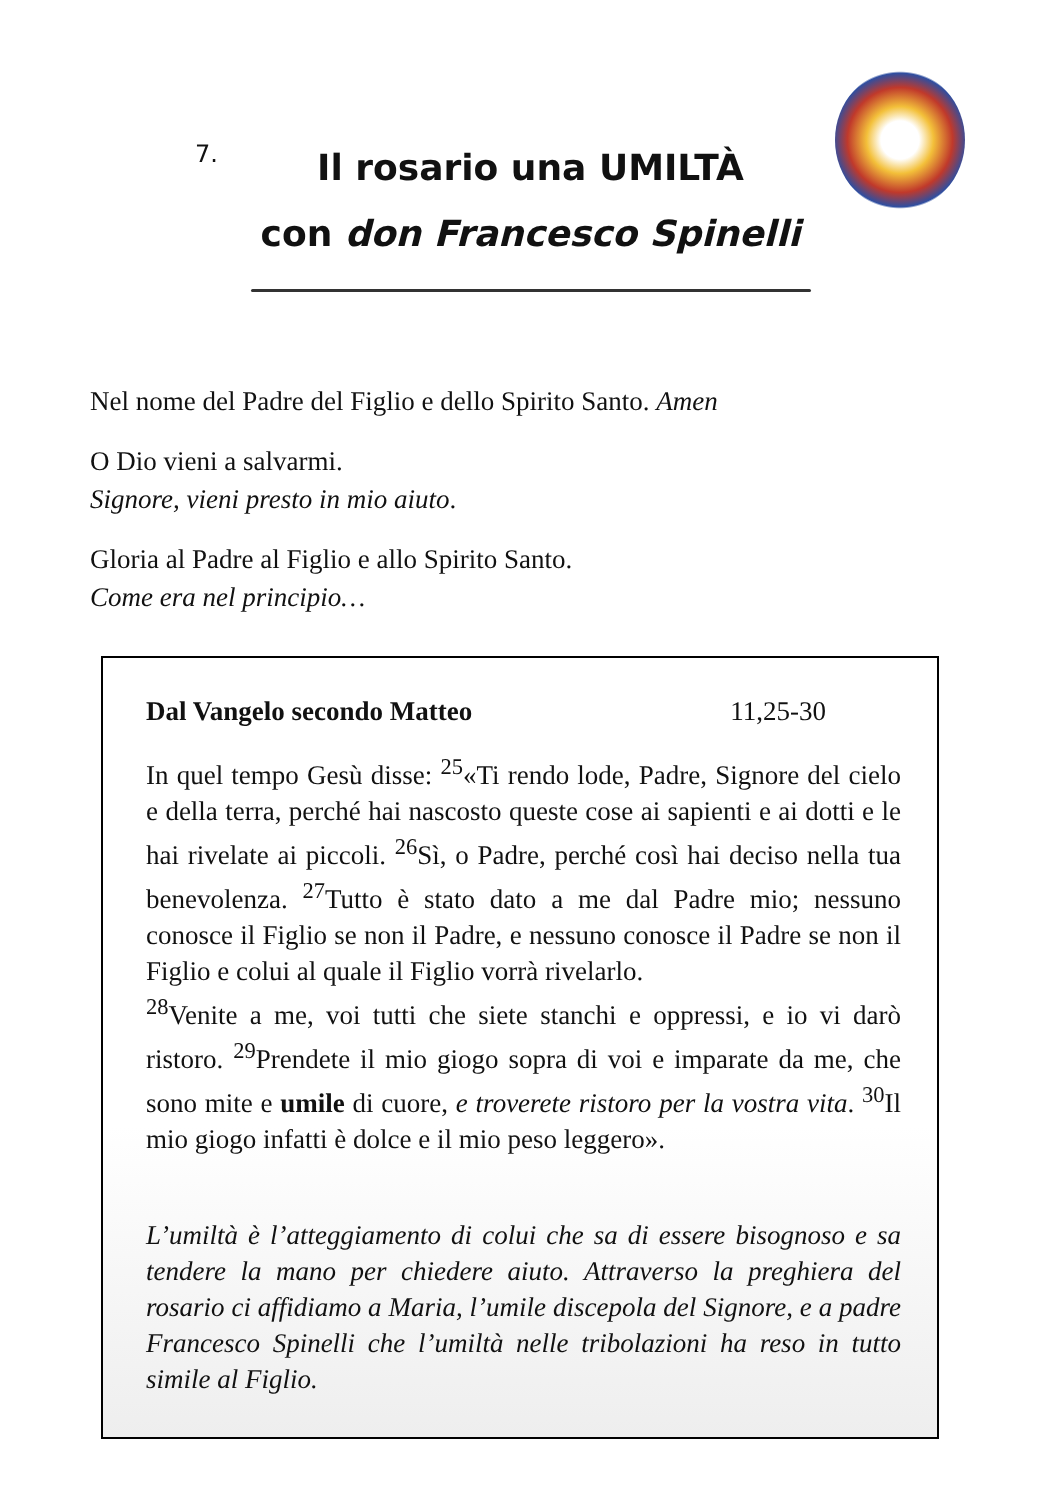7.
Il rosario una UMILTÀ
con don Francesco Spinelli
Nel nome del Padre del Figlio e dello Spirito Santo. Amen
O Dio vieni a salvarmi.
Signore, vieni presto in mio aiuto.
Gloria al Padre al Figlio e allo Spirito Santo.
Come era nel principio…
Dal Vangelo secondo Matteo 11,25-30
In quel tempo Gesù disse: <sup>25</sup>«Ti rendo lode, Padre, Signore del cielo e della terra, perché hai nascosto queste cose ai sapienti e ai dotti e le hai rivelate ai piccoli. <sup>26</sup>Sì, o Padre, perché così hai deciso nella tua benevolenza. <sup>27</sup>Tutto è stato dato a me dal Padre mio; nessuno conosce il Figlio se non il Padre, e nessuno conosce il Padre se non il Figlio e colui al quale il Figlio vorrà rivelarlo.
<sup>28</sup> Venite a me, voi tutti che siete stanchi e oppressi, e io vi darò ristoro. <sup>29</sup>Prendete il mio giogo sopra di voi e imparate da me, che sono mite e umile di cuore, e troverete ristoro per la vostra vita. <sup>30</sup>Il mio giogo infatti è dolce e il mio peso leggero».
L’umiltà è l’atteggiamento di colui che sa di essere bisognoso e sa tendere la mano per chiedere aiuto. Attraverso la preghiera del rosario ci affidiamo a Maria, l’umile discepola del Signore, e a padre Francesco Spinelli che l’umiltà nelle tribolazioni ha reso in tutto simile al Figlio.